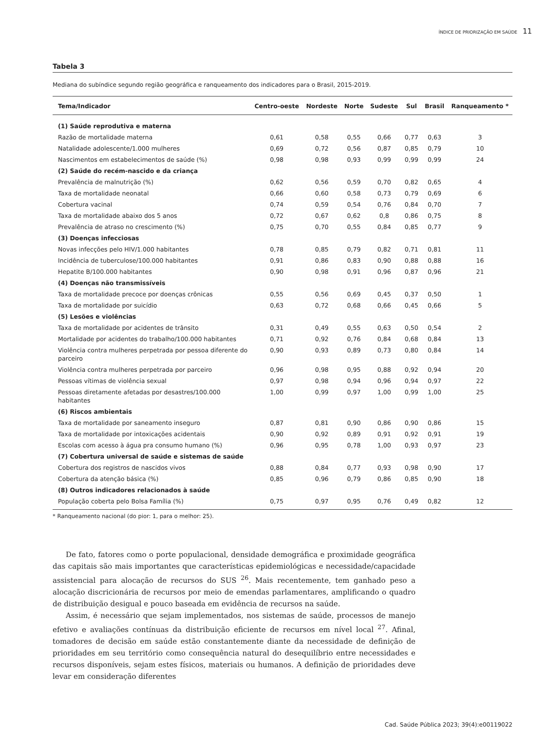ÍNDICE DE PRIORIZAÇÃO EM SAÚDE 11
Tabela 3
Mediana do subíndice segundo região geográfica e ranqueamento dos indicadores para o Brasil, 2015-2019.
| Tema/Indicador | Centro-oeste | Nordeste | Norte | Sudeste | Sul | Brasil | Ranqueamento * |
| --- | --- | --- | --- | --- | --- | --- | --- |
| (1) Saúde reprodutiva e materna | | | | | | | |
| Razão de mortalidade materna | 0,61 | 0,58 | 0,55 | 0,66 | 0,77 | 0,63 | 3 |
| Natalidade adolescente/1.000 mulheres | 0,69 | 0,72 | 0,56 | 0,87 | 0,85 | 0,79 | 10 |
| Nascimentos em estabelecimentos de saúde (%) | 0,98 | 0,98 | 0,93 | 0,99 | 0,99 | 0,99 | 24 |
| (2) Saúde do recém-nascido e da criança | | | | | | | |
| Prevalência de malnutrição (%) | 0,62 | 0,56 | 0,59 | 0,70 | 0,82 | 0,65 | 4 |
| Taxa de mortalidade neonatal | 0,66 | 0,60 | 0,58 | 0,73 | 0,79 | 0,69 | 6 |
| Cobertura vacinal | 0,74 | 0,59 | 0,54 | 0,76 | 0,84 | 0,70 | 7 |
| Taxa de mortalidade abaixo dos 5 anos | 0,72 | 0,67 | 0,62 | 0,8 | 0,86 | 0,75 | 8 |
| Prevalência de atraso no crescimento (%) | 0,75 | 0,70 | 0,55 | 0,84 | 0,85 | 0,77 | 9 |
| (3) Doenças infecciosas | | | | | | | |
| Novas infecções pelo HIV/1.000 habitantes | 0,78 | 0,85 | 0,79 | 0,82 | 0,71 | 0,81 | 11 |
| Incidência de tuberculose/100.000 habitantes | 0,91 | 0,86 | 0,83 | 0,90 | 0,88 | 0,88 | 16 |
| Hepatite B/100.000 habitantes | 0,90 | 0,98 | 0,91 | 0,96 | 0,87 | 0,96 | 21 |
| (4) Doenças não transmissíveis | | | | | | | |
| Taxa de mortalidade precoce por doenças crônicas | 0,55 | 0,56 | 0,69 | 0,45 | 0,37 | 0,50 | 1 |
| Taxa de mortalidade por suicídio | 0,63 | 0,72 | 0,68 | 0,66 | 0,45 | 0,66 | 5 |
| (5) Lesões e violências | | | | | | | |
| Taxa de mortalidade por acidentes de trânsito | 0,31 | 0,49 | 0,55 | 0,63 | 0,50 | 0,54 | 2 |
| Mortalidade por acidentes do trabalho/100.000 habitantes | 0,71 | 0,92 | 0,76 | 0,84 | 0,68 | 0,84 | 13 |
| Violência contra mulheres perpetrada por pessoa diferente do parceiro | 0,90 | 0,93 | 0,89 | 0,73 | 0,80 | 0,84 | 14 |
| Violência contra mulheres perpetrada por parceiro | 0,96 | 0,98 | 0,95 | 0,88 | 0,92 | 0,94 | 20 |
| Pessoas vítimas de violência sexual | 0,97 | 0,98 | 0,94 | 0,96 | 0,94 | 0,97 | 22 |
| Pessoas diretamente afetadas por desastres/100.000 habitantes | 1,00 | 0,99 | 0,97 | 1,00 | 0,99 | 1,00 | 25 |
| (6) Riscos ambientais | | | | | | | |
| Taxa de mortalidade por saneamento inseguro | 0,87 | 0,81 | 0,90 | 0,86 | 0,90 | 0,86 | 15 |
| Taxa de mortalidade por intoxicações acidentais | 0,90 | 0,92 | 0,89 | 0,91 | 0,92 | 0,91 | 19 |
| Escolas com acesso à água pra consumo humano (%) | 0,96 | 0,95 | 0,78 | 1,00 | 0,93 | 0,97 | 23 |
| (7) Cobertura universal de saúde e sistemas de saúde | | | | | | | |
| Cobertura dos registros de nascidos vivos | 0,88 | 0,84 | 0,77 | 0,93 | 0,98 | 0,90 | 17 |
| Cobertura da atenção básica (%) | 0,85 | 0,96 | 0,79 | 0,86 | 0,85 | 0,90 | 18 |
| (8) Outros indicadores relacionados à saúde | | | | | | | |
| População coberta pelo Bolsa Família (%) | 0,75 | 0,97 | 0,95 | 0,76 | 0,49 | 0,82 | 12 |
* Ranqueamento nacional (do pior: 1, para o melhor: 25).
De fato, fatores como o porte populacional, densidade demográfica e proximidade geográfica das capitais são mais importantes que características epidemiológicas e necessidade/capacidade assistencial para alocação de recursos do SUS <sup>26</sup>. Mais recentemente, tem ganhado peso a alocação discricionária de recursos por meio de emendas parlamentares, amplificando o quadro de distribuição desigual e pouco baseada em evidência de recursos na saúde.
Assim, é necessário que sejam implementados, nos sistemas de saúde, processos de manejo efetivo e avaliações contínuas da distribuição eficiente de recursos em nível local <sup>27</sup>. Afinal, tomadores de decisão em saúde estão constantemente diante da necessidade de definição de prioridades em seu território como consequência natural do desequilíbrio entre necessidades e recursos disponíveis, sejam estes físicos, materiais ou humanos. A definição de prioridades deve levar em consideração diferentes
Cad. Saúde Pública 2023; 39(4):e00119022